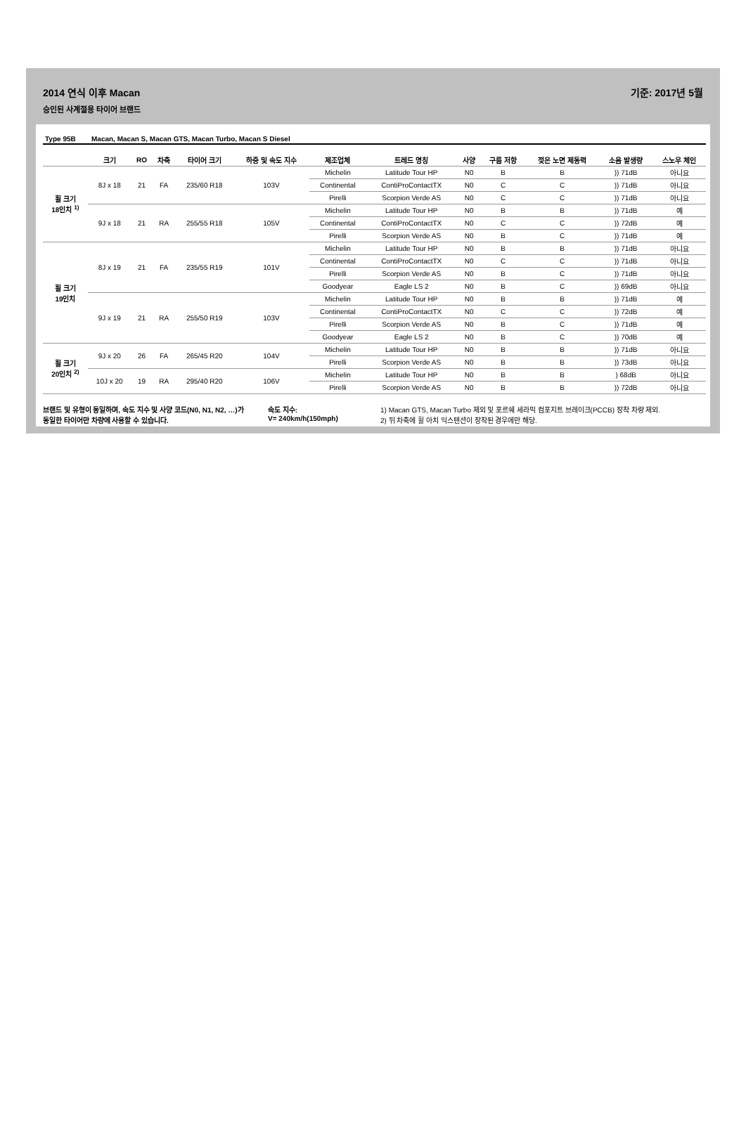2014 연식 이후 Macan 기준: 2017년 5월
승인된 사계절용 타이어 브랜드
| Type 95B | Macan, Macan S, Macan GTS, Macan Turbo, Macan S Diesel |
| | 크기 | RO | 차축 | 타이어 크기 | 하중 및 속도 지수 | 제조업체 | 트레드 명칭 | 사양 | 구름 저항 | 젖은 노면 제동력 | 소음 발생량 | 스노우 체인 |
| --- | --- | --- | --- | --- | --- | --- | --- | --- | --- | --- | --- | --- |
| 휠 크기 18인치 <sup>1)</sup> | 8J x 18 | 21 | FA | 235/60 R18 | 103V | Michelin | Latitude Tour HP | N0 | B | B | )) 71dB | 아니요 |
| | | | | | | Continental | ContiProContactTX | N0 | C | C | )) 71dB | 아니요 |
| | | | | | | Pirelli | Scorpion Verde AS | N0 | C | C | )) 71dB | 아니요 |
| | 9J x 18 | 21 | RA | 255/55 R18 | 105V | Michelin | Latitude Tour HP | N0 | B | B | )) 71dB | 예 |
| | | | | | | Continental | ContiProContactTX | N0 | C | C | )) 72dB | 예 |
| | | | | | | Pirelli | Scorpion Verde AS | N0 | B | C | )) 71dB | 예 |
| 휠 크기 19인치 | 8J x 19 | 21 | FA | 235/55 R19 | 101V | Michelin | Latitude Tour HP | N0 | B | B | )) 71dB | 아니요 |
| | | | | | | Continental | ContiProContactTX | N0 | C | C | )) 71dB | 아니요 |
| | | | | | | Pirelli | Scorpion Verde AS | N0 | B | C | )) 71dB | 아니요 |
| | | | | | | Goodyear | Eagle LS 2 | N0 | B | C | )) 69dB | 아니요 |
| | 9J x 19 | 21 | RA | 255/50 R19 | 103V | Michelin | Latitude Tour HP | N0 | B | B | )) 71dB | 예 |
| | | | | | | Continental | ContiProContactTX | N0 | C | C | )) 72dB | 예 |
| | | | | | | Pirelli | Scorpion Verde AS | N0 | B | C | )) 71dB | 예 |
| | | | | | | Goodyear | Eagle LS 2 | N0 | B | C | )) 70dB | 예 |
| 휠 크기 20인치 <sup>2)</sup> | 9J x 20 | 26 | FA | 265/45 R20 | 104V | Michelin | Latitude Tour HP | N0 | B | B | )) 71dB | 아니요 |
| | | | | | | Pirelli | Scorpion Verde AS | N0 | B | B | )) 73dB | 아니요 |
| | 10J x 20 | 19 | RA | 295/40 R20 | 106V | Michelin | Latitude Tour HP | N0 | B | B | ) 68dB | 아니요 |
| | | | | | | Pirelli | Scorpion Verde AS | N0 | B | B | )) 72dB | 아니요 |
브랜드 및 유형이 동일하며, 속도 지수 및 사양 코드(N0, N1, N2, …)가 동일한 타이어만 차량에 사용할 수 있습니다.
속도 지수:
V= 240km/h(150mph)
1) Macan GTS, Macan Turbo 제외 및 포르쉐 세라믹 컴포지트 브레이크(PCCB) 장착 차량 제외.
2) 뒤 차축에 휠 아치 익스텐션이 장착된 경우에만 해당.